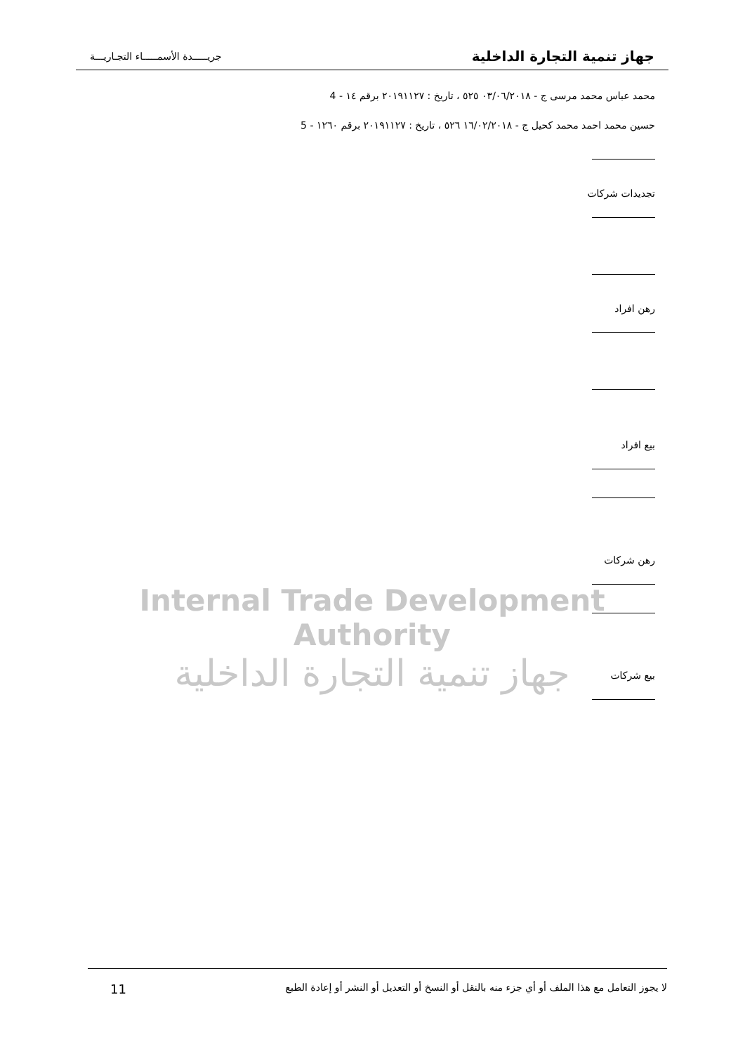جهاز تنمية التجارة الداخلية جريـــــدة الأسمـــــاء التجـاريـــة
محمد عباس محمد مرسى ج - ٠٣/٠٦/٢٠١٨ ٥٢٥ ، تاريخ : ٢٠١٩١١٢٧ برقم ١٤ - 4
حسين محمد احمد محمد كحيل ج - ١٦/٠٢/٢٠١٨ ٥٢٦ ، تاريخ : ٢٠١٩١١٢٧ برقم ١٢٦٠ - 5
تجديدات شركات
رهن افراد
بيع افراد
رهن شركات
بيع شركات
Internal Trade Development Authority
جهاز تنمية التجارة الداخلية
لا يجوز التعامل مع هذا الملف أو أي جزء منه بالنقل أو النسخ أو التعديل أو النشر أو إعادة الطبع 11